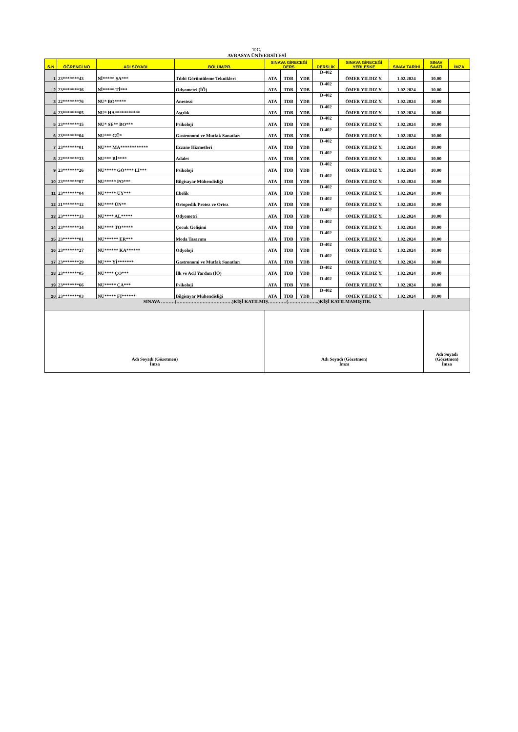T.C.
AVRASYA ÜNİVERSİTESİ
| S.N | ÖĞRENCİ NO | ADI SOYADI | BÖLÜM/PR. | SINAVA GİRECEĞİ DERS | | | DERSLİK | SINAVA GİRECEĞİ YERLESKE | SINAV TARİHİ | SINAV SAATİ | İMZA |
| --- | --- | --- | --- | --- | --- | --- | --- | --- | --- | --- | --- |
| 1 | 23*******43 | Nİ***** ŞA*** | Tıbbi Görüntüleme Teknikleri | ATA | TDB | YDB | D-402 | ÖMER YILDIZ Y. | 1.02.2024 | 10.00 | |
| 2 | 23*******16 | Nİ***** Tİ*** | Odyometri (İÖ) | ATA | TDB | YDB | D-402 | ÖMER YILDIZ Y. | 1.02.2024 | 10.00 | |
| 3 | 22*******76 | NU* BO***** | Anestezi | ATA | TDB | YDB | D-402 | ÖMER YILDIZ Y. | 1.02.2024 | 10.00 | |
| 4 | 23*******05 | NU* HA*********** | Aşçılık | ATA | TDB | YDB | D-402 | ÖMER YILDIZ Y. | 1.02.2024 | 10.00 | |
| 5 | 23*******15 | NU* SE** BO*** | Psikoloji | ATA | TDB | YDB | D-402 | ÖMER YILDIZ Y. | 1.02.2024 | 10.00 | |
| 6 | 23*******04 | NU*** GÜ* | Gastronomi ve Mutfak Sanatları | ATA | TDB | YDB | D-402 | ÖMER YILDIZ Y. | 1.02.2024 | 10.00 | |
| 7 | 23*******01 | NU*** MA************ | Eczane Hizmetleri | ATA | TDB | YDB | D-402 | ÖMER YILDIZ Y. | 1.02.2024 | 10.00 | |
| 8 | 22*******33 | NU*** Bİ**** | Adalet | ATA | TDB | YDB | D-402 | ÖMER YILDIZ Y. | 1.02.2024 | 10.00 | |
| 9 | 23*******26 | NU***** GÖ**** Lİ*** | Psikoloji | ATA | TDB | YDB | D-402 | ÖMER YILDIZ Y. | 1.02.2024 | 10.00 | |
| 10 | 23*******07 | NU***** PO*** | Bilgisayar Mühendisliği | ATA | TDB | YDB | D-402 | ÖMER YILDIZ Y. | 1.02.2024 | 10.00 | |
| 11 | 23*******04 | NU***** UY*** | Ebelik | ATA | TDB | YDB | D-402 | ÖMER YILDIZ Y. | 1.02.2024 | 10.00 | |
| 12 | 21*******12 | NU**** ÜN** | Ortopedik Protez ve Ortez | ATA | TDB | YDB | D-402 | ÖMER YILDIZ Y. | 1.02.2024 | 10.00 | |
| 13 | 23*******13 | NU**** AL***** | Odyometri | ATA | TDB | YDB | D-402 | ÖMER YILDIZ Y. | 1.02.2024 | 10.00 | |
| 14 | 23*******34 | NU**** TO***** | Çocuk Gelişimi | ATA | TDB | YDB | D-402 | ÖMER YILDIZ Y. | 1.02.2024 | 10.00 | |
| 15 | 23*******01 | NU****** ER*** | Moda Tasarımı | ATA | TDB | YDB | D-402 | ÖMER YILDIZ Y. | 1.02.2024 | 10.00 | |
| 16 | 23*******27 | NU****** KA****** | Odyoloji | ATA | TDB | YDB | D-402 | ÖMER YILDIZ Y. | 1.02.2024 | 10.00 | |
| 17 | 23*******29 | NU*** Yİ******* | Gastronomi ve Mutfak Sanatları | ATA | TDB | YDB | D-402 | ÖMER YILDIZ Y. | 1.02.2024 | 10.00 | |
| 18 | 23*******05 | NU**** ÇO*** | İlk ve Acil Yardım (İÖ) | ATA | TDB | YDB | D-402 | ÖMER YILDIZ Y. | 1.02.2024 | 10.00 | |
| 19 | 23*******66 | NU***** ÇA*** | Psikoloji | ATA | TDB | YDB | D-402 | ÖMER YILDIZ Y. | 1.02.2024 | 10.00 | |
| 20 | 23*******03 | NU***** FI****** | Bilgisayar Mühendisliği | ATA | TDB | YDB | D-402 | ÖMER YILDIZ Y. | 1.02.2024 | 10.00 | |
| SINAVA ………(………………………………)KİŞİ KATILMIŞ…………(………………..)KİŞİ KATILMAMIŞTIR. | | | | | | | | | | | |
| Adı Soyadı (Gözetmen) İmza | | | | Adı Soyadı (Gözetmen) İmza | | | | | | Adı Soyadı (Gözetmen) İmza | |